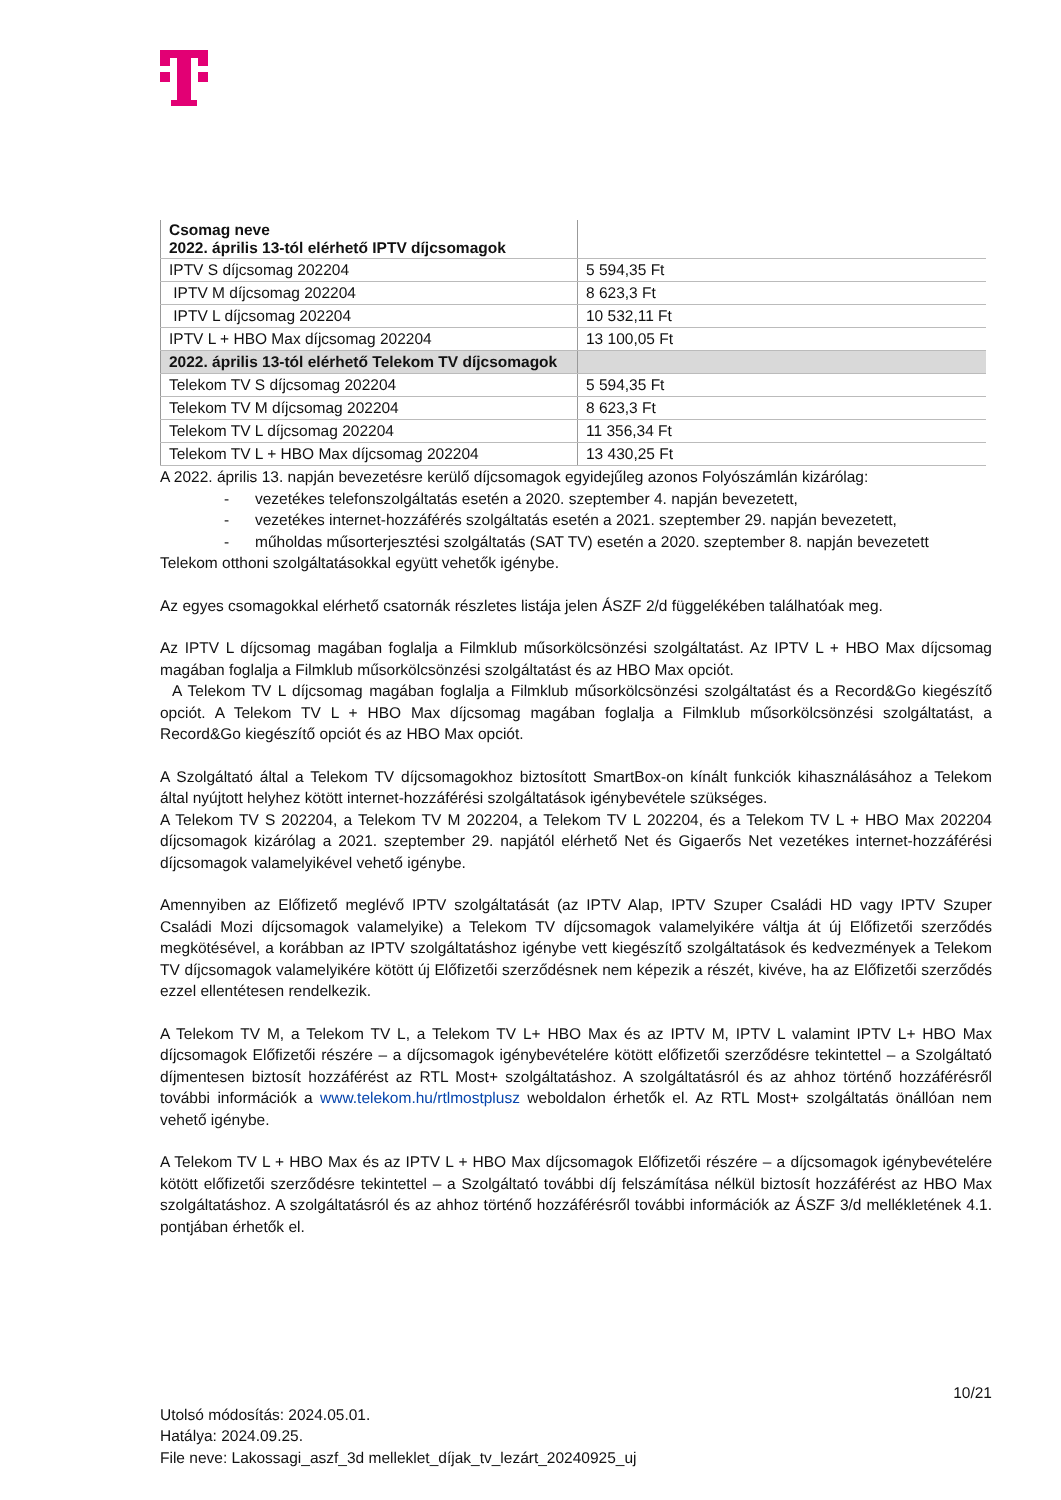| Csomag neve 2022. április 13-tól elérhető IPTV díjcsomagok | |
| IPTV S díjcsomag 202204 | 5 594,35 Ft |
| IPTV M díjcsomag 202204 | 8 623,3 Ft |
| IPTV L díjcsomag 202204 | 10 532,11 Ft |
| IPTV L + HBO Max díjcsomag 202204 | 13 100,05 Ft |
| 2022. április 13-tól elérhető Telekom TV díjcsomagok | |
| Telekom TV S díjcsomag 202204 | 5 594,35 Ft |
| Telekom TV M díjcsomag 202204 | 8 623,3 Ft |
| Telekom TV L díjcsomag 202204 | 11 356,34 Ft |
| Telekom TV L + HBO Max díjcsomag 202204 | 13 430,25 Ft |
A 2022. április 13. napján bevezetésre kerülő díjcsomagok egyidejűleg azonos Folyószámlán kizárólag:
- vezetékes telefonszolgáltatás esetén a 2020. szeptember 4. napján bevezetett,
- vezetékes internet-hozzáférés szolgáltatás esetén a 2021. szeptember 29. napján bevezetett,
- műholdas műsorterjesztési szolgáltatás (SAT TV) esetén a 2020. szeptember 8. napján bevezetett
Telekom otthoni szolgáltatásokkal együtt vehetők igénybe.
Az egyes csomagokkal elérhető csatornák részletes listája jelen ÁSZF 2/d függelékében találhatóak meg.
Az IPTV L díjcsomag magában foglalja a Filmklub műsorkölcsönzési szolgáltatást. Az IPTV L + HBO Max díjcsomag magában foglalja a Filmklub műsorkölcsönzési szolgáltatást és az HBO Max opciót.
A Telekom TV L díjcsomag magában foglalja a Filmklub műsorkölcsönzési szolgáltatást és a Record&Go kiegészítő opciót. A Telekom TV L + HBO Max díjcsomag magában foglalja a Filmklub műsorkölcsönzési szolgáltatást, a Record&Go kiegészítő opciót és az HBO Max opciót.
A Szolgáltató által a Telekom TV díjcsomagokhoz biztosított SmartBox-on kínált funkciók kihasználásához a Telekom által nyújtott helyhez kötött internet-hozzáférési szolgáltatások igénybevétele szükséges.
A Telekom TV S 202204, a Telekom TV M 202204, a Telekom TV L 202204, és a Telekom TV L + HBO Max 202204 díjcsomagok kizárólag a 2021. szeptember 29. napjától elérhető Net és Gigaerős Net vezetékes internet-hozzáférési díjcsomagok valamelyikével vehető igénybe.
Amennyiben az Előfizető meglévő IPTV szolgáltatását (az IPTV Alap, IPTV Szuper Családi HD vagy IPTV Szuper Családi Mozi díjcsomagok valamelyike) a Telekom TV díjcsomagok valamelyikére váltja át új Előfizetői szerződés megkötésével, a korábban az IPTV szolgáltatáshoz igénybe vett kiegészítő szolgáltatások és kedvezmények a Telekom TV díjcsomagok valamelyikére kötött új Előfizetői szerződésnek nem képezik a részét, kivéve, ha az Előfizetői szerződés ezzel ellentétesen rendelkezik.
A Telekom TV M, a Telekom TV L, a Telekom TV L+ HBO Max és az IPTV M, IPTV L valamint IPTV L+ HBO Max díjcsomagok Előfizetői részére – a díjcsomagok igénybevételére kötött előfizetői szerződésre tekintettel – a Szolgáltató díjmentesen biztosít hozzáférést az RTL Most+ szolgáltatáshoz. A szolgáltatásról és az ahhoz történő hozzáférésről további információk a www.telekom.hu/rtlmostplusz weboldalon érhetők el. Az RTL Most+ szolgáltatás önállóan nem vehető igénybe.
A Telekom TV L + HBO Max és az IPTV L + HBO Max díjcsomagok Előfizetői részére – a díjcsomagok igénybevételére kötött előfizetői szerződésre tekintettel – a Szolgáltató további díj felszámítása nélkül biztosít hozzáférést az HBO Max szolgáltatáshoz. A szolgáltatásról és az ahhoz történő hozzáférésről további információk az ÁSZF 3/d mellékletének 4.1. pontjában érhetők el.
10/21
Utolsó módosítás: 2024.05.01.
Hatálya: 2024.09.25.
File neve: Lakossagi_aszf_3d melleklet_díjak_tv_lezárt_20240925_uj